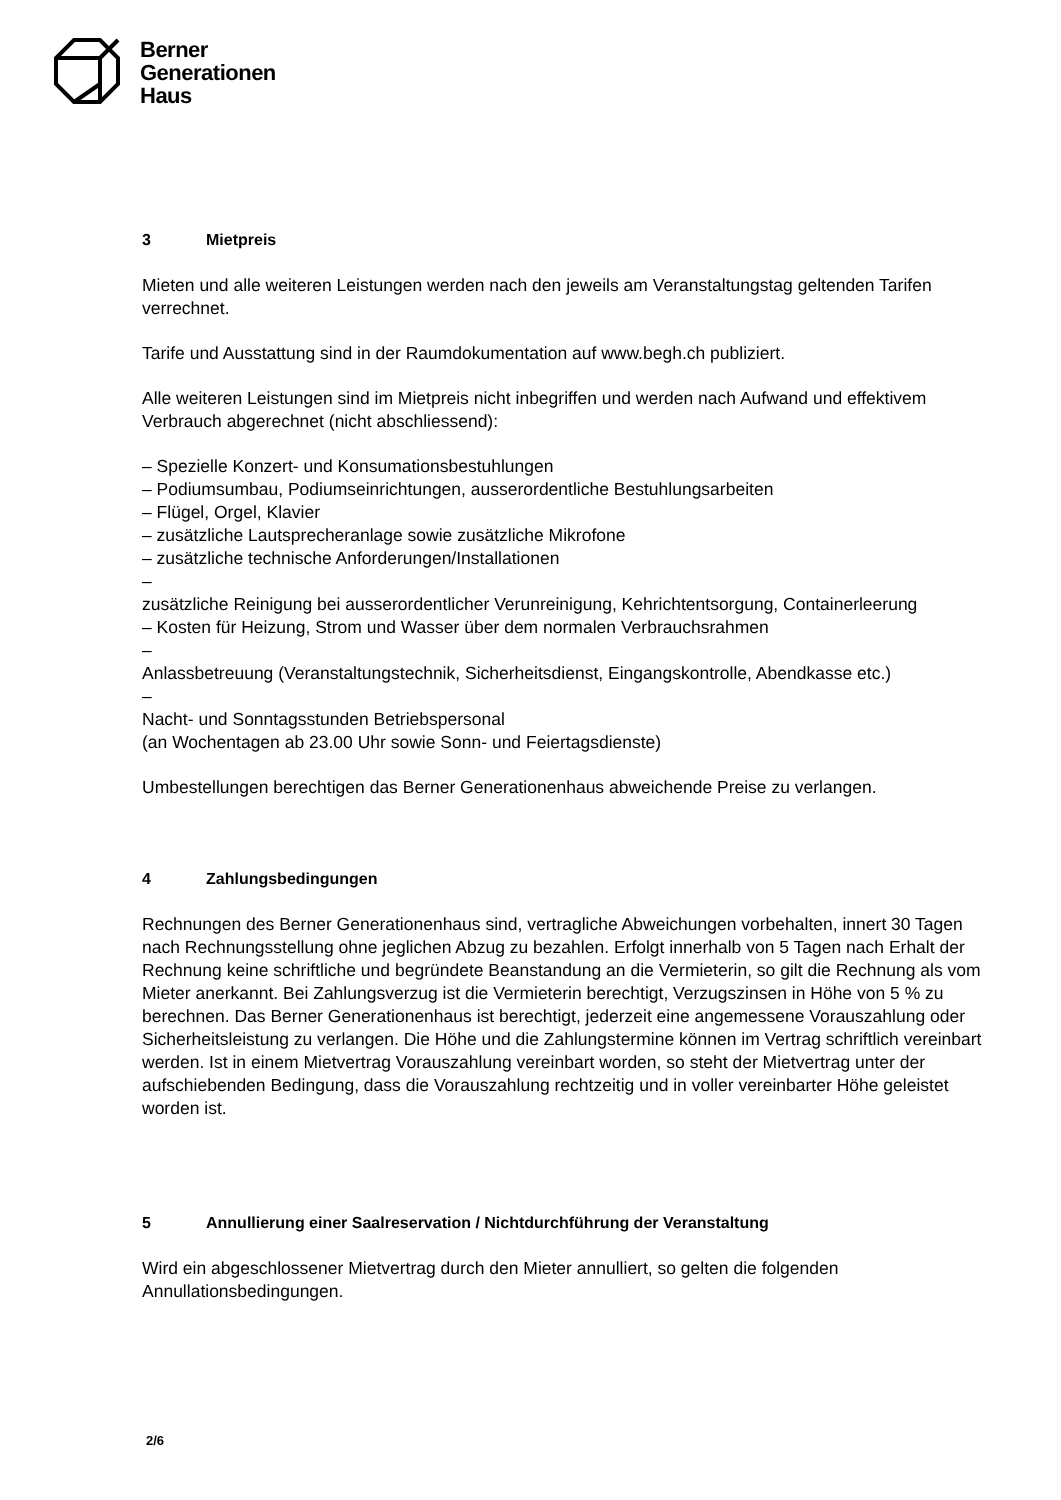Berner
Generationen
Haus
3 Mietpreis
Mieten und alle weiteren Leistungen werden nach den jeweils am Veranstaltungstag geltenden Tarifen verrechnet.
Tarife und Ausstattung sind in der Raumdokumentation auf www.begh.ch publiziert.
Alle weiteren Leistungen sind im Mietpreis nicht inbegriffen und werden nach Aufwand und effektivem Verbrauch abgerechnet (nicht abschliessend):
– Spezielle Konzert- und Konsumationsbestuhlungen
– Podiumsumbau, Podiumseinrichtungen, ausserordentliche Bestuhlungsarbeiten
– Flügel, Orgel, Klavier
– zusätzliche Lautsprecheranlage sowie zusätzliche Mikrofone
– zusätzliche technische Anforderungen/Installationen
–
zusätzliche Reinigung bei ausserordentlicher Verunreinigung, Kehrichtentsorgung, Containerleerung
– Kosten für Heizung, Strom und Wasser über dem normalen Verbrauchsrahmen
–
Anlassbetreuung (Veranstaltungstechnik, Sicherheitsdienst, Eingangskontrolle, Abendkasse etc.)
–
Nacht- und Sonntagsstunden Betriebspersonal
(an Wochentagen ab 23.00 Uhr sowie Sonn- und Feiertagsdienste)
Umbestellungen berechtigen das Berner Generationenhaus abweichende Preise zu verlangen.
4 Zahlungsbedingungen
Rechnungen des Berner Generationenhaus sind, vertragliche Abweichungen vorbehalten, innert 30 Tagen nach Rechnungsstellung ohne jeglichen Abzug zu bezahlen. Erfolgt innerhalb von 5 Tagen nach Erhalt der Rechnung keine schriftliche und begründete Beanstandung an die Vermieterin, so gilt die Rechnung als vom Mieter anerkannt. Bei Zahlungsverzug ist die Vermieterin berechtigt, Verzugszinsen in Höhe von 5 % zu berechnen. Das Berner Generationenhaus ist berechtigt, jederzeit eine angemessene Vorauszahlung oder Sicherheitsleistung zu verlangen. Die Höhe und die Zahlungstermine können im Vertrag schriftlich vereinbart werden. Ist in einem Mietvertrag Vorauszahlung vereinbart worden, so steht der Mietvertrag unter der aufschiebenden Bedingung, dass die Vorauszahlung rechtzeitig und in voller vereinbarter Höhe geleistet worden ist.
5 Annullierung einer Saalreservation / Nichtdurchführung der Veranstaltung
Wird ein abgeschlossener Mietvertrag durch den Mieter annulliert, so gelten die folgenden Annullationsbedingungen.
2/6